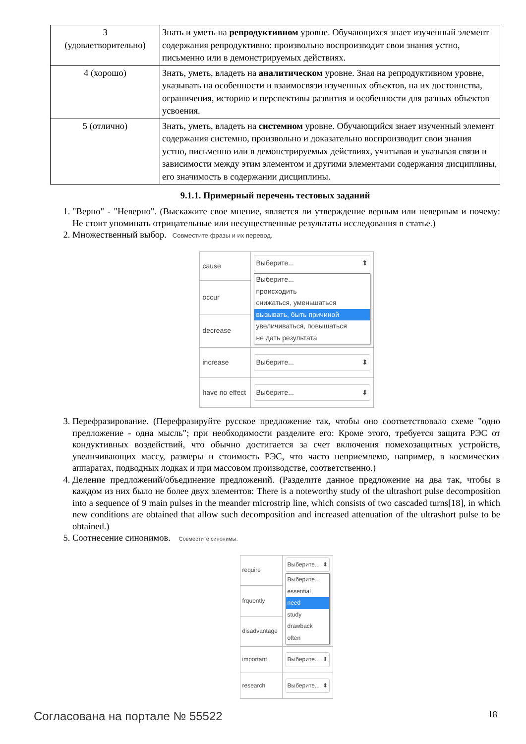| 3 (удовлетворительно) | Знать и уметь на репродуктивном уровне. Обучающихся знает изученный элемент содержания репродуктивно: произвольно воспроизводит свои знания устно, письменно или в демонстрируемых действиях. |
| 4 (хорошо) | Знать, уметь, владеть на аналитическом уровне. Зная на репродуктивном уровне, указывать на особенности и взаимосвязи изученных объектов, на их достоинства, ограничения, историю и перспективы развития и особенности для разных объектов усвоения. |
| 5 (отлично) | Знать, уметь, владеть на системном уровне. Обучающийся знает изученный элемент содержания системно, произвольно и доказательно воспроизводит свои знания устно, письменно или в демонстрируемых действиях, учитывая и указывая связи и зависимости между этим элементом и другими элементами содержания дисциплины, его значимость в содержании дисциплины. |
9.1.1. Примерный перечень тестовых заданий
1. "Верно" - "Неверно". (Выскажите свое мнение, является ли утверждение верным или неверным и почему: Не стоит упоминать отрицательные или несущественные результаты исследования в статье.)
2. Множественный выбор. Совместите фразы и их перевод.
| cause | Выберите... ⬍ Выберите... происходить снижаться, уменьшаться вызывать, быть причиной увеличиваться, повышаться не дать результата |
| occur | |
| decrease | |
| increase | Выберите... ⬍ |
| have no effect | Выберите... ⬍ |
3. Перефразирование. (Перефразируйте русское предложение так, чтобы оно соответствовало схеме "одно предложение - одна мысль"; при необходимости разделите его: Кроме этого, требуется защита РЭС от кондуктивных воздействий, что обычно достигается за счет включения помехозащитных устройств, увеличивающих массу, размеры и стоимость РЭС, что часто неприемлемо, например, в космических аппаратах, подводных лодках и при массовом производстве, соответственно.)
4. Деление предложений/объединение предложений. (Разделите данное предложение на два так, чтобы в каждом из них было не более двух элементов: There is a noteworthy study of the ultrashort pulse decomposition into a sequence of 9 main pulses in the meander microstrip line, which consists of two cascaded turns[18], in which new conditions are obtained that allow such decomposition and increased attenuation of the ultrashort pulse to be obtained.)
5. Соотнесение синонимов. Совместите синонимы.
| require | Выберите... ⬍ Выберите... essential need study drawback often |
| frquently | |
| disadvantage | |
| important | Выберите... ⬍ |
| research | Выберите... ⬍ |
Согласована на портале № 55522 18